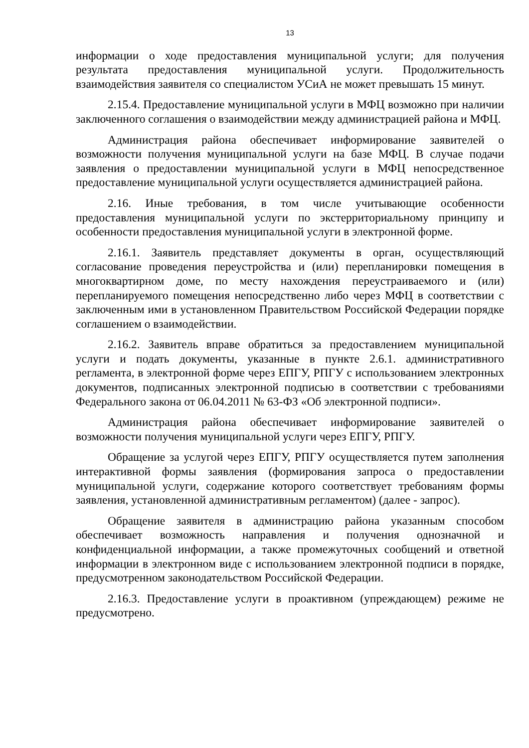13
информации о ходе предоставления муниципальной услуги; для получения результата предоставления муниципальной услуги. Продолжительность взаимодействия заявителя со специалистом УСиА не может превышать 15 минут.
2.15.4. Предоставление муниципальной услуги в МФЦ возможно при наличии заключенного соглашения о взаимодействии между администрацией района и МФЦ.
Администрация района обеспечивает информирование заявителей о возможности получения муниципальной услуги на базе МФЦ. В случае подачи заявления о предоставлении муниципальной услуги в МФЦ непосредственное предоставление муниципальной услуги осуществляется администрацией района.
2.16. Иные требования, в том числе учитывающие особенности предоставления муниципальной услуги по экстерриториальному принципу и особенности предоставления муниципальной услуги в электронной форме.
2.16.1. Заявитель представляет документы в орган, осуществляющий согласование проведения переустройства и (или) перепланировки помещения в многоквартирном доме, по месту нахождения переустраиваемого и (или) перепланируемого помещения непосредственно либо через МФЦ в соответствии с заключенным ими в установленном Правительством Российской Федерации порядке соглашением о взаимодействии.
2.16.2. Заявитель вправе обратиться за предоставлением муниципальной услуги и подать документы, указанные в пункте 2.6.1. административного регламента, в электронной форме через ЕПГУ, РПГУ с использованием электронных документов, подписанных электронной подписью в соответствии с требованиями Федерального закона от 06.04.2011 № 63-ФЗ «Об электронной подписи».
Администрация района обеспечивает информирование заявителей о возможности получения муниципальной услуги через ЕПГУ, РПГУ.
Обращение за услугой через ЕПГУ, РПГУ осуществляется путем заполнения интерактивной формы заявления (формирования запроса о предоставлении муниципальной услуги, содержание которого соответствует требованиям формы заявления, установленной административным регламентом) (далее - запрос).
Обращение заявителя в администрацию района указанным способом обеспечивает возможность направления и получения однозначной и конфиденциальной информации, а также промежуточных сообщений и ответной информации в электронном виде с использованием электронной подписи в порядке, предусмотренном законодательством Российской Федерации.
2.16.3. Предоставление услуги в проактивном (упреждающем) режиме не предусмотрено.